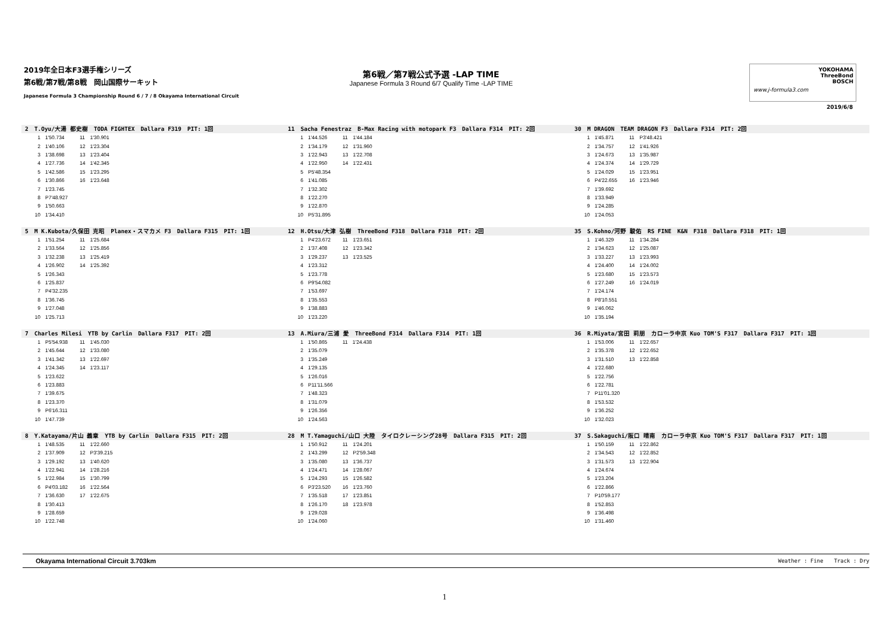2019年全日本F3選手権シリーズ
第6戦/第7戦/第8戦　岡山国際サーキット
Japanese Formula 3 Championship Round 6 / 7 / 8 Okayama International Circuit
第6戦／第7戦公式予選 -LAP TIME
Japanese Formula 3 Round 6/7 Qualify Time -LAP TIME
YOKOHAMA
ThreeBond
BOSCH
www.j-formula3.com
2019/6/8
2　T.Oyu/大湯 都史樹　TODA FIGHTEX　Dallara F319　PIT: 1回
| 1 | 1'50.734 | 11 | 1'30.901 |
| 2 | 1'40.106 | 12 | 1'23.304 |
| 3 | 1'38.698 | 13 | 1'23.404 |
| 4 | 1'27.736 | 14 | 1'42.345 |
| 5 | 1'42.586 | 15 | 1'23.295 |
| 6 | 1'30.866 | 16 | 1'23.648 |
| 7 | 1'23.745 | | |
| 8 | P7'48.927 | | |
| 9 | 1'50.663 | | |
| 10 | 1'34.410 | | |
11　Sacha Fenestraz　B-Max Racing with motopark F3　Dallara F314　PIT: 2回
| 1 | 1'44.526 | 11 | 1'44.184 |
| 2 | 1'34.179 | 12 | 1'31.960 |
| 3 | 1'22.943 | 13 | 1'22.708 |
| 4 | 1'22.950 | 14 | 1'22.431 |
| 5 | P5'48.354 | | |
| 6 | 1'41.085 | | |
| 7 | 1'32.302 | | |
| 8 | 1'22.270 | | |
| 9 | 1'22.870 | | |
| 10 | P5'31.895 | | |
30　M DRAGON　TEAM DRAGON F3　Dallara F314　PIT: 2回
| 1 | 1'45.871 | 11 | P3'48.421 |
| 2 | 1'34.757 | 12 | 1'41.926 |
| 3 | 1'24.673 | 13 | 1'35.987 |
| 4 | 1'24.374 | 14 | 1'29.729 |
| 5 | 1'24.029 | 15 | 1'23.951 |
| 6 | P4'22.655 | 16 | 1'23.946 |
| 7 | 1'39.692 | | |
| 8 | 1'33.949 | | |
| 9 | 1'24.285 | | |
| 10 | 1'24.053 | | |
5　M K.Kubota/久保田 克昭　Planex・スマカメ F3　Dallara F315　PIT: 1回
| 1 | 1'51.254 | 11 | 1'25.684 |
| 2 | 1'33.564 | 12 | 1'25.856 |
| 3 | 1'32.238 | 13 | 1'25.419 |
| 4 | 1'26.902 | 14 | 1'25.392 |
| 5 | 1'26.343 | | |
| 6 | 1'25.837 | | |
| 7 | P4'32.235 | | |
| 8 | 1'36.745 | | |
| 9 | 1'27.048 | | |
| 10 | 1'25.713 | | |
12　H.Otsu/大津 弘樹　ThreeBond F318　Dallara F318　PIT: 2回
| 1 | P4'23.672 | 11 | 1'23.651 |
| 2 | 1'37.408 | 12 | 1'23.342 |
| 3 | 1'29.237 | 13 | 1'23.525 |
| 4 | 1'23.312 | | |
| 5 | 1'23.778 | | |
| 6 | P9'54.082 | | |
| 7 | 1'53.697 | | |
| 8 | 1'35.553 | | |
| 9 | 1'38.883 | | |
| 10 | 1'23.220 | | |
35　S.Kohno/河野 駿佑　RS FINE　K&N　F318　Dallara F318　PIT: 1回
| 1 | 1'46.329 | 11 | 1'34.284 |
| 2 | 1'34.623 | 12 | 1'25.087 |
| 3 | 1'33.227 | 13 | 1'23.993 |
| 4 | 1'24.400 | 14 | 1'24.002 |
| 5 | 1'23.680 | 15 | 1'23.573 |
| 6 | 1'27.249 | 16 | 1'24.019 |
| 7 | 1'24.174 | | |
| 8 | P8'10.551 | | |
| 9 | 1'46.062 | | |
| 10 | 1'35.194 | | |
7　Charles Milesi　YTB by Carlin　Dallara F317　PIT: 2回
| 1 | P5'54.938 | 11 | 1'45.030 |
| 2 | 1'45.644 | 12 | 1'33.080 |
| 3 | 1'41.342 | 13 | 1'22.697 |
| 4 | 1'24.345 | 14 | 1'23.117 |
| 5 | 1'23.622 | | |
| 6 | 1'23.883 | | |
| 7 | 1'39.675 | | |
| 8 | 1'23.370 | | |
| 9 | P6'16.311 | | |
| 10 | 1'47.739 | | |
13　A.Miura/三浦 愛　ThreeBond F314　Dallara F314　PIT: 1回
| 1 | 1'50.865 | 11 | 1'24.438 |
| 2 | 1'35.079 | | |
| 3 | 1'35.249 | | |
| 4 | 1'29.135 | | |
| 5 | 1'26.016 | | |
| 6 | P11'11.566 | | |
| 7 | 1'48.323 | | |
| 8 | 1'31.079 | | |
| 9 | 1'26.356 | | |
| 10 | 1'24.563 | | |
36　R.Miyata/宮田 莉朋　カローラ中京 Kuo TOM'S F317　Dallara F317　PIT: 1回
| 1 | 1'53.006 | 11 | 1'22.657 |
| 2 | 1'35.378 | 12 | 1'22.652 |
| 3 | 1'31.510 | 13 | 1'22.858 |
| 4 | 1'22.680 | | |
| 5 | 1'22.756 | | |
| 6 | 1'22.781 | | |
| 7 | P11'01.320 | | |
| 8 | 1'53.532 | | |
| 9 | 1'36.252 | | |
| 10 | 1'32.023 | | |
8　Y.Katayama/片山 義章　YTB by Carlin　Dallara F315　PIT: 2回
| 1 | 1'48.535 | 11 | 1'22.660 |
| 2 | 1'37.909 | 12 | P3'39.215 |
| 3 | 1'29.192 | 13 | 1'40.620 |
| 4 | 1'22.941 | 14 | 1'28.216 |
| 5 | 1'22.984 | 15 | 1'30.799 |
| 6 | P4'03.182 | 16 | 1'22.564 |
| 7 | 1'36.630 | 17 | 1'22.675 |
| 8 | 1'30.413 | | |
| 9 | 1'28.659 | | |
| 10 | 1'22.748 | | |
28　M T.Yamaguchi/山口 大陸　タイロクレーシング28号　Dallara F315　PIT: 2回
| 1 | 1'50.912 | 11 | 1'24.201 |
| 2 | 1'43.299 | 12 | P2'59.348 |
| 3 | 1'35.080 | 13 | 1'36.737 |
| 4 | 1'24.471 | 14 | 1'28.067 |
| 5 | 1'24.293 | 15 | 1'26.582 |
| 6 | P3'23.520 | 16 | 1'23.760 |
| 7 | 1'35.518 | 17 | 1'23.851 |
| 8 | 1'26.170 | 18 | 1'23.978 |
| 9 | 1'29.028 | | |
| 10 | 1'24.060 | | |
37　S.Sakaguchi/阪口 晴南　カローラ中京 Kuo TOM'S F317　Dallara F317　PIT: 1回
| 1 | 1'50.159 | 11 | 1'22.862 |
| 2 | 1'34.543 | 12 | 1'22.852 |
| 3 | 1'31.573 | 13 | 1'22.904 |
| 4 | 1'24.674 | | |
| 5 | 1'23.204 | | |
| 6 | 1'22.866 | | |
| 7 | P10'59.177 | | |
| 8 | 1'52.853 | | |
| 9 | 1'36.498 | | |
| 10 | 1'31.460 | | |
Okayama International Circuit 3.703km Weather : Fine　　Track : Dry
1